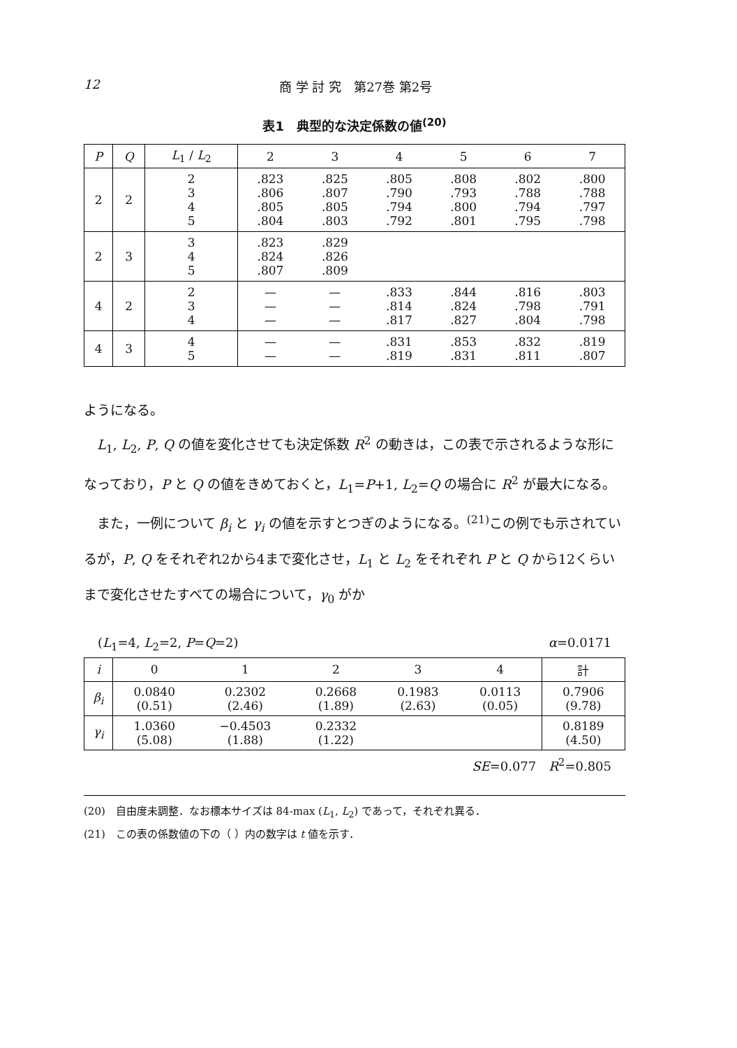12 商 学 討 究　第27巻 第2号
表1　典型的な決定係数の値<sup>(20)</sup>
| P | Q | L<sub>1</sub> / L<sub>2</sub> | 2 | 3 | 4 | 5 | 6 | 7 |
| --- | --- | --- | --- | --- | --- | --- | --- | --- |
| 2 | 2 | 2 3 4 5 | .823 .806 .805 .804 | .825 .807 .805 .803 | .805 .790 .794 .792 | .808 .793 .800 .801 | .802 .788 .794 .795 | .800 .788 .797 .798 |
| 2 | 3 | 3 4 5 | .823 .824 .807 | .829 .826 .809 | | | | |
| 4 | 2 | 2 3 4 | — — — | — — — | .833 .814 .817 | .844 .824 .827 | .816 .798 .804 | .803 .791 .798 |
| 4 | 3 | 4 5 | — — | — — | .831 .819 | .853 .831 | .832 .811 | .819 .807 |
ようになる。
L<sub>1</sub>, L<sub>2</sub>, P, Q の値を変化させても決定係数 R<sup>2</sup> の動きは，この表で示されるような形になっており，P と Q の値をきめておくと，L<sub>1</sub>=P+1, L<sub>2</sub>=Q の場合に R<sup>2</sup> が最大になる。
また，一例について β<sub>i</sub> と γ<sub>i</sub> の値を示すとつぎのようになる。<sup>(21)</sup>この例でも示されているが，P, Q をそれぞれ2から4まで変化させ，L<sub>1</sub> と L<sub>2</sub> をそれぞれ P と Q から12くらいまで変化させたすべての場合について，γ<sub>0</sub> がか
(L<sub>1</sub>=4, L<sub>2</sub>=2, P=Q=2) α=0.0171
| i | 0 | 1 | 2 | 3 | 4 | 計 |
| --- | --- | --- | --- | --- | --- | --- |
| β<sub>i</sub> | 0.0840 (0.51) | 0.2302 (2.46) | 0.2668 (1.89) | 0.1983 (2.63) | 0.0113 (0.05) | 0.7906 (9.78) |
| γ<sub>i</sub> | 1.0360 (5.08) | −0.4503 (1.88) | 0.2332 (1.22) | | | 0.8189 (4.50) |
SE=0.077　R<sup>2</sup>=0.805
(20)　自由度未調整．なお標本サイズは 84-max (L<sub>1</sub>, L<sub>2</sub>) であって，それぞれ異る．
(21)　この表の係数値の下の（ ）内の数字は t 値を示す．